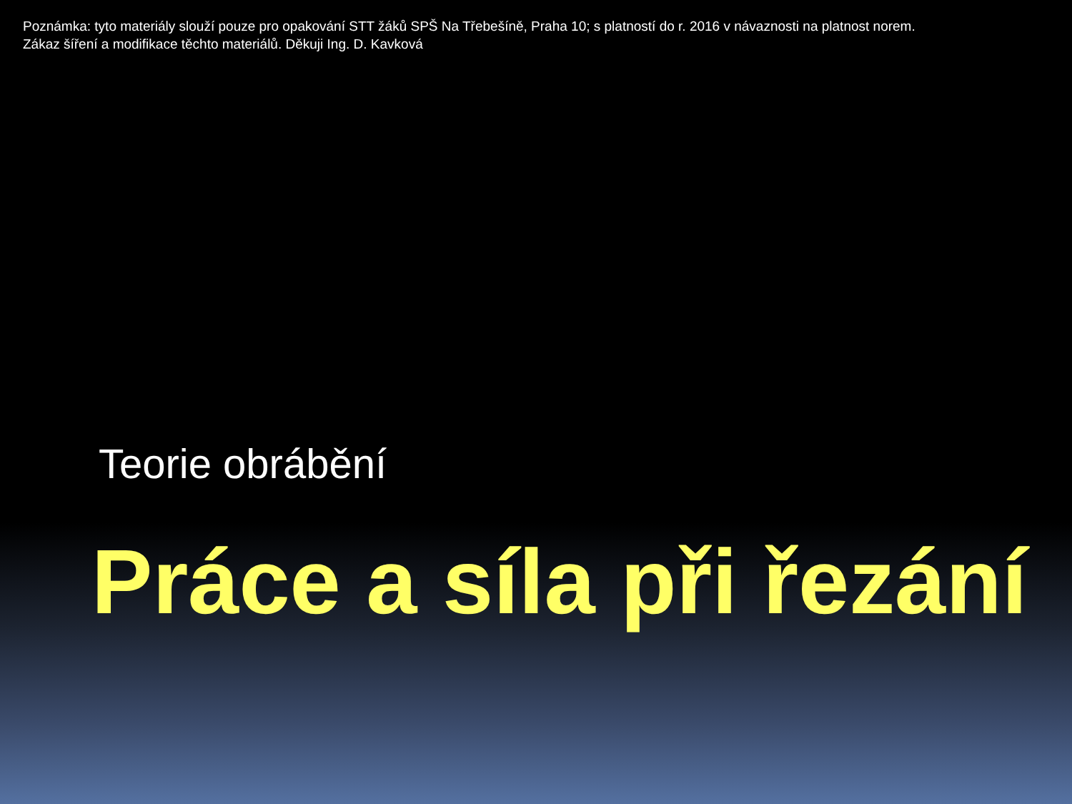Poznámka: tyto materiály slouží pouze pro opakování STT žáků SPŠ Na Třebešíně, Praha 10; s platností do r. 2016 v návaznosti na platnost norem.
Zákaz šíření a modifikace těchto materiálů. Děkuji Ing. D. Kavková
Teorie obrábění
Práce a síla při řezání